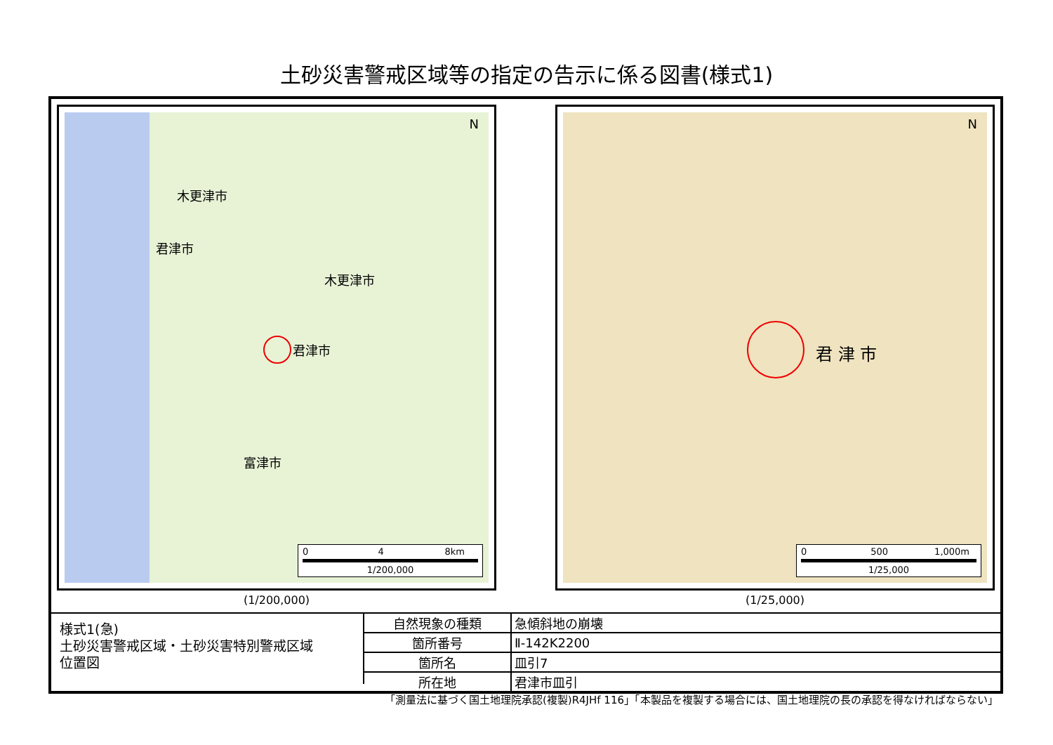土砂災害警戒区域等の指定の告示に係る図書(様式1)
N
木更津市
君津市
木更津市
君津市
富津市
0 4 8km
1/200,000
(1/200,000)
N
君 津 市
0 500 1,000m
1/25,000
(1/25,000)
様式1(急)
土砂災害警戒区域・土砂災害特別警戒区域
位置図
| 自然現象の種類 | 急傾斜地の崩壊 |
| 箇所番号 | Ⅱ-142K2200 |
| 箇所名 | 皿引7 |
| 所在地 | 君津市皿引 |
「測量法に基づく国土地理院承認(複製)R4JHf 116」「本製品を複製する場合には、国土地理院の長の承認を得なければならない」